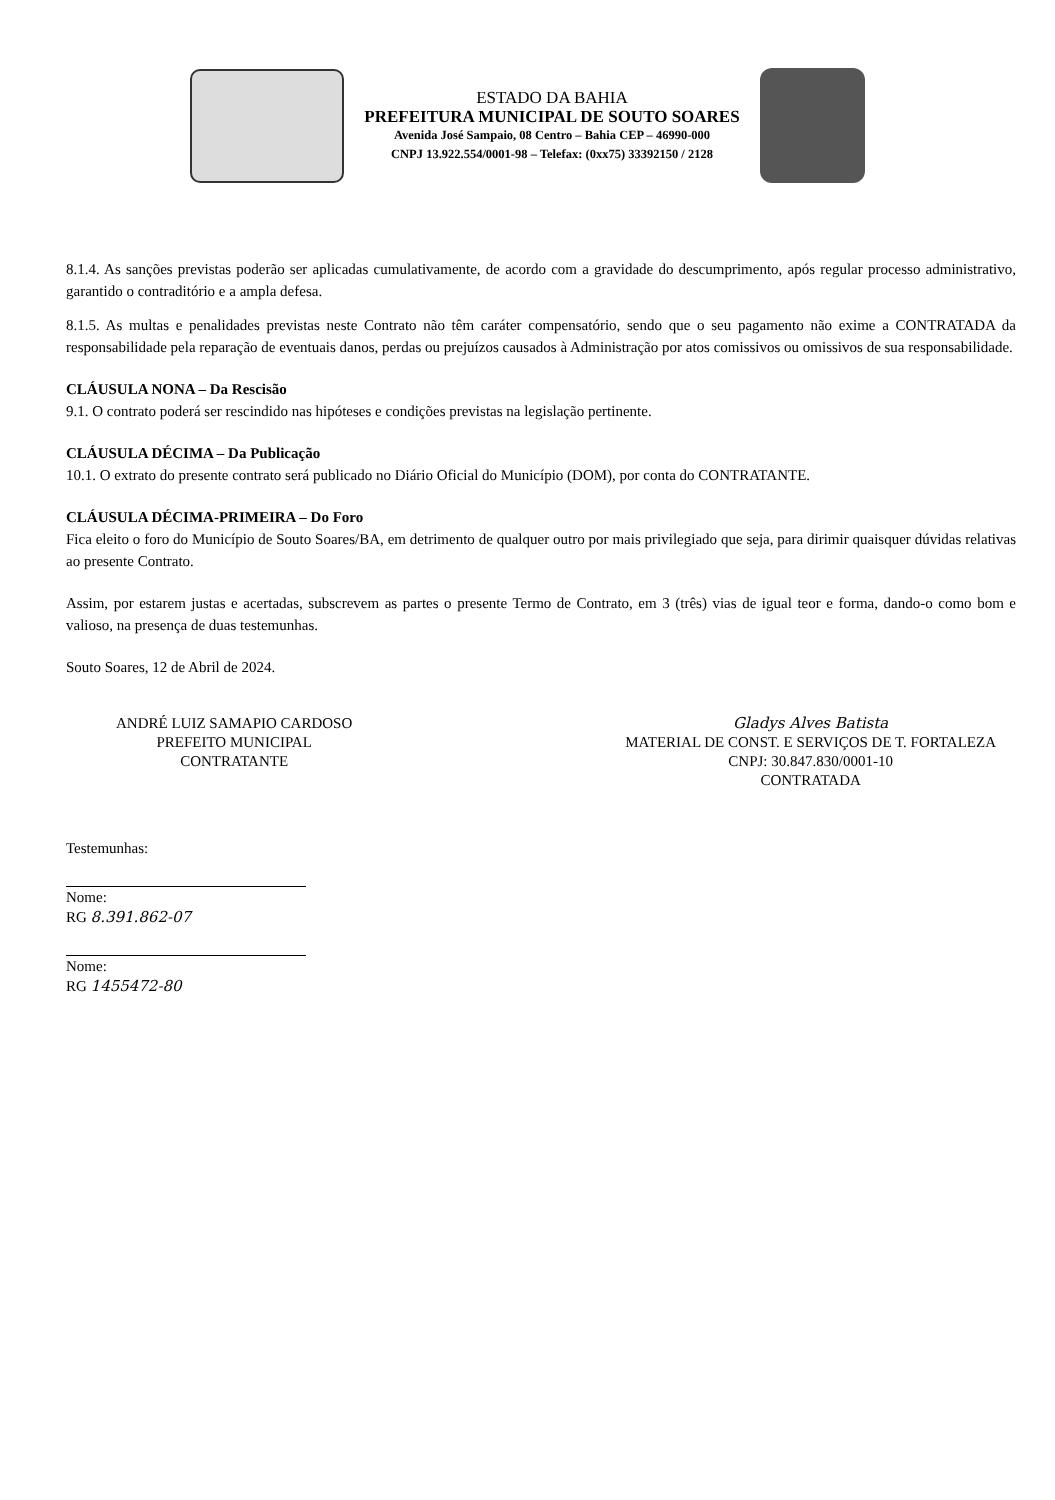ESTADO DA BAHIA
PREFEITURA MUNICIPAL DE SOUTO SOARES
Avenida José Sampaio, 08 Centro – Bahia CEP – 46990-000
CNPJ 13.922.554/0001-98 – Telefax: (0xx75) 33392150 / 2128
8.1.4. As sanções previstas poderão ser aplicadas cumulativamente, de acordo com a gravidade do descumprimento, após regular processo administrativo, garantido o contraditório e a ampla defesa.
8.1.5. As multas e penalidades previstas neste Contrato não têm caráter compensatório, sendo que o seu pagamento não exime a CONTRATADA da responsabilidade pela reparação de eventuais danos, perdas ou prejuízos causados à Administração por atos comissivos ou omissivos de sua responsabilidade.
CLÁUSULA NONA – Da Rescisão
9.1. O contrato poderá ser rescindido nas hipóteses e condições previstas na legislação pertinente.
CLÁUSULA DÉCIMA – Da Publicação
10.1. O extrato do presente contrato será publicado no Diário Oficial do Município (DOM), por conta do CONTRATANTE.
CLÁUSULA DÉCIMA-PRIMEIRA – Do Foro
Fica eleito o foro do Município de Souto Soares/BA, em detrimento de qualquer outro por mais privilegiado que seja, para dirimir quaisquer dúvidas relativas ao presente Contrato.
Assim, por estarem justas e acertadas, subscrevem as partes o presente Termo de Contrato, em 3 (três) vias de igual teor e forma, dando-o como bom e valioso, na presença de duas testemunhas.
Souto Soares, 12 de Abril de 2024.
ANDRÉ LUIZ SAMAPIO CARDOSO
PREFEITO MUNICIPAL
CONTRATANTE
Gladys Alves Batista
MATERIAL DE CONST. E SERVIÇOS DE T. FORTALEZA
CNPJ: 30.847.830/0001-10
CONTRATADA
Testemunhas:
Nome:
RG 8.391.862-07
Nome:
RG 1455472-80